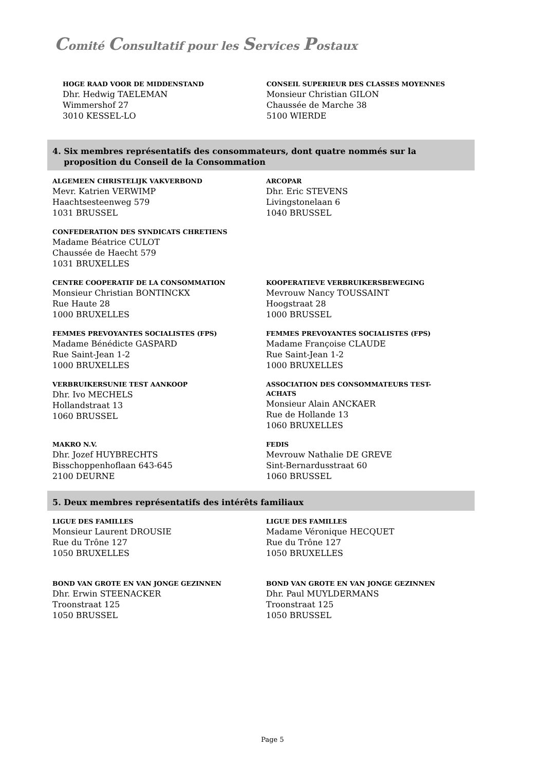Comité Consultatif pour les Services Postaux
HOGE RAAD VOOR DE MIDDENSTAND
Dhr. Hedwig TAELEMAN
Wimmershof 27
3010 KESSEL-LO
CONSEIL SUPERIEUR DES CLASSES MOYENNES
Monsieur Christian GILON
Chaussée de Marche 38
5100 WIERDE
4. Six membres représentatifs des consommateurs, dont quatre nommés sur la
proposition du Conseil de la Consommation
ALGEMEEN CHRISTELIJK VAKVERBOND
Mevr. Katrien VERWIMP
Haachtsesteenweg 579
1031 BRUSSEL
ARCOPAR
Dhr. Eric STEVENS
Livingstonelaan 6
1040 BRUSSEL
CONFEDERATION DES SYNDICATS CHRETIENS
Madame Béatrice CULOT
Chaussée de Haecht 579
1031 BRUXELLES
CENTRE COOPERATIF DE LA CONSOMMATION
Monsieur Christian BONTINCKX
Rue Haute 28
1000 BRUXELLES
KOOPERATIEVE VERBRUIKERSBEWEGING
Mevrouw Nancy TOUSSAINT
Hoogstraat 28
1000 BRUSSEL
FEMMES PREVOYANTES SOCIALISTES (FPS)
Madame Bénédicte GASPARD
Rue Saint-Jean 1-2
1000 BRUXELLES
FEMMES PREVOYANTES SOCIALISTES (FPS)
Madame Françoise CLAUDE
Rue Saint-Jean 1-2
1000 BRUXELLES
VERBRUIKERSUNIE TEST AANKOOP
Dhr. Ivo MECHELS
Hollandstraat 13
1060 BRUSSEL
ASSOCIATION DES CONSOMMATEURS TEST-
ACHATS
Monsieur Alain ANCKAER
Rue de Hollande 13
1060 BRUXELLES
MAKRO N.V.
Dhr. Jozef HUYBRECHTS
Bisschoppenhoflaan 643-645
2100 DEURNE
FEDIS
Mevrouw Nathalie DE GREVE
Sint-Bernardusstraat 60
1060 BRUSSEL
5. Deux membres représentatifs des intérêts familiaux
LIGUE DES FAMILLES
Monsieur Laurent DROUSIE
Rue du Trône 127
1050 BRUXELLES
LIGUE DES FAMILLES
Madame Véronique HECQUET
Rue du Trône 127
1050 BRUXELLES
BOND VAN GROTE EN VAN JONGE GEZINNEN
Dhr. Erwin STEENACKER
Troonstraat 125
1050 BRUSSEL
BOND VAN GROTE EN VAN JONGE GEZINNEN
Dhr. Paul MUYLDERMANS
Troonstraat 125
1050 BRUSSEL
Page 5